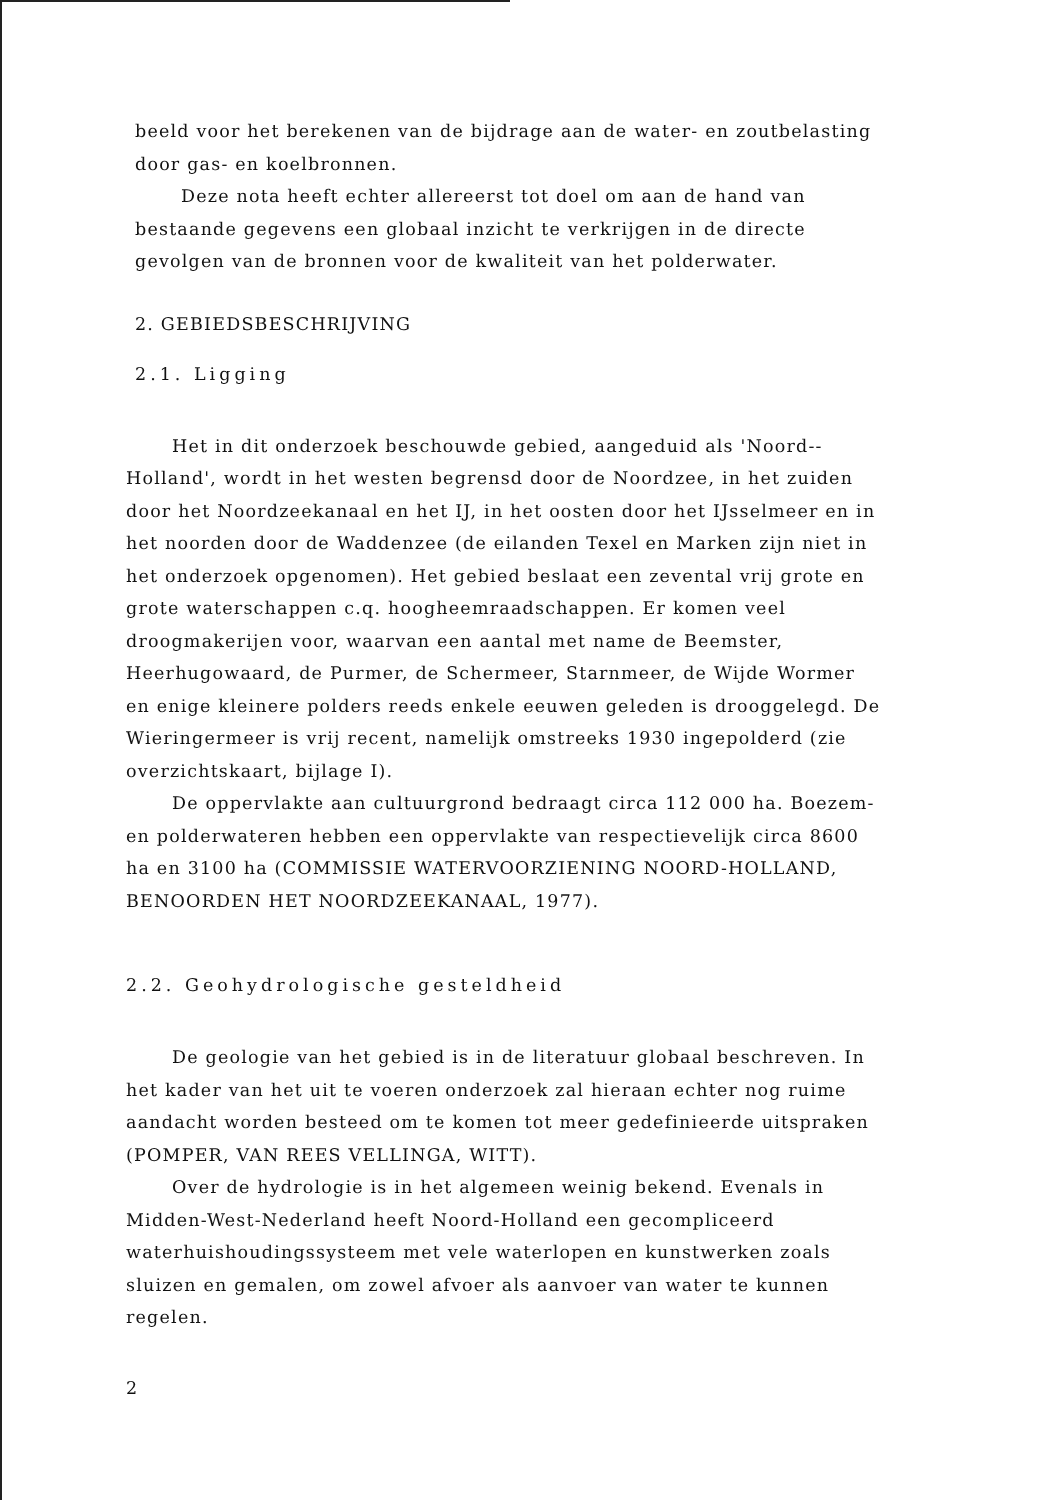beeld voor het berekenen van de bijdrage aan de water- en zoutbelasting door gas- en koelbronnen.
Deze nota heeft echter allereerst tot doel om aan de hand van bestaande gegevens een globaal inzicht te verkrijgen in de directe gevolgen van de bronnen voor de kwaliteit van het polderwater.
2. GEBIEDSBESCHRIJVING
2.1. Ligging
Het in dit onderzoek beschouwde gebied, aangeduid als 'Noord--Holland', wordt in het westen begrensd door de Noordzee, in het zuiden door het Noordzeekanaal en het IJ, in het oosten door het IJsselmeer en in het noorden door de Waddenzee (de eilanden Texel en Marken zijn niet in het onderzoek opgenomen). Het gebied beslaat een zevental vrij grote en grote waterschappen c.q. hoogheemraadschappen. Er komen veel droogmakerijen voor, waarvan een aantal met name de Beemster, Heerhugowaard, de Purmer, de Schermeer, Starnmeer, de Wijde Wormer en enige kleinere polders reeds enkele eeuwen geleden is drooggelegd. De Wieringermeer is vrij recent, namelijk omstreeks 1930 ingepolderd (zie overzichtskaart, bijlage I).
De oppervlakte aan cultuurgrond bedraagt circa 112 000 ha. Boezem- en polderwateren hebben een oppervlakte van respectievelijk circa 8600 ha en 3100 ha (COMMISSIE WATERVOORZIENING NOORD-HOLLAND, BENOORDEN HET NOORDZEEKANAAL, 1977).
2.2. Geohydrologische gesteldheid
De geologie van het gebied is in de literatuur globaal beschreven. In het kader van het uit te voeren onderzoek zal hieraan echter nog ruime aandacht worden besteed om te komen tot meer gedefinieerde uitspraken (POMPER, VAN REES VELLINGA, WITT).
Over de hydrologie is in het algemeen weinig bekend. Evenals in Midden-West-Nederland heeft Noord-Holland een gecompliceerd waterhuishoudingssysteem met vele waterlopen en kunstwerken zoals sluizen en gemalen, om zowel afvoer als aanvoer van water te kunnen regelen.
2